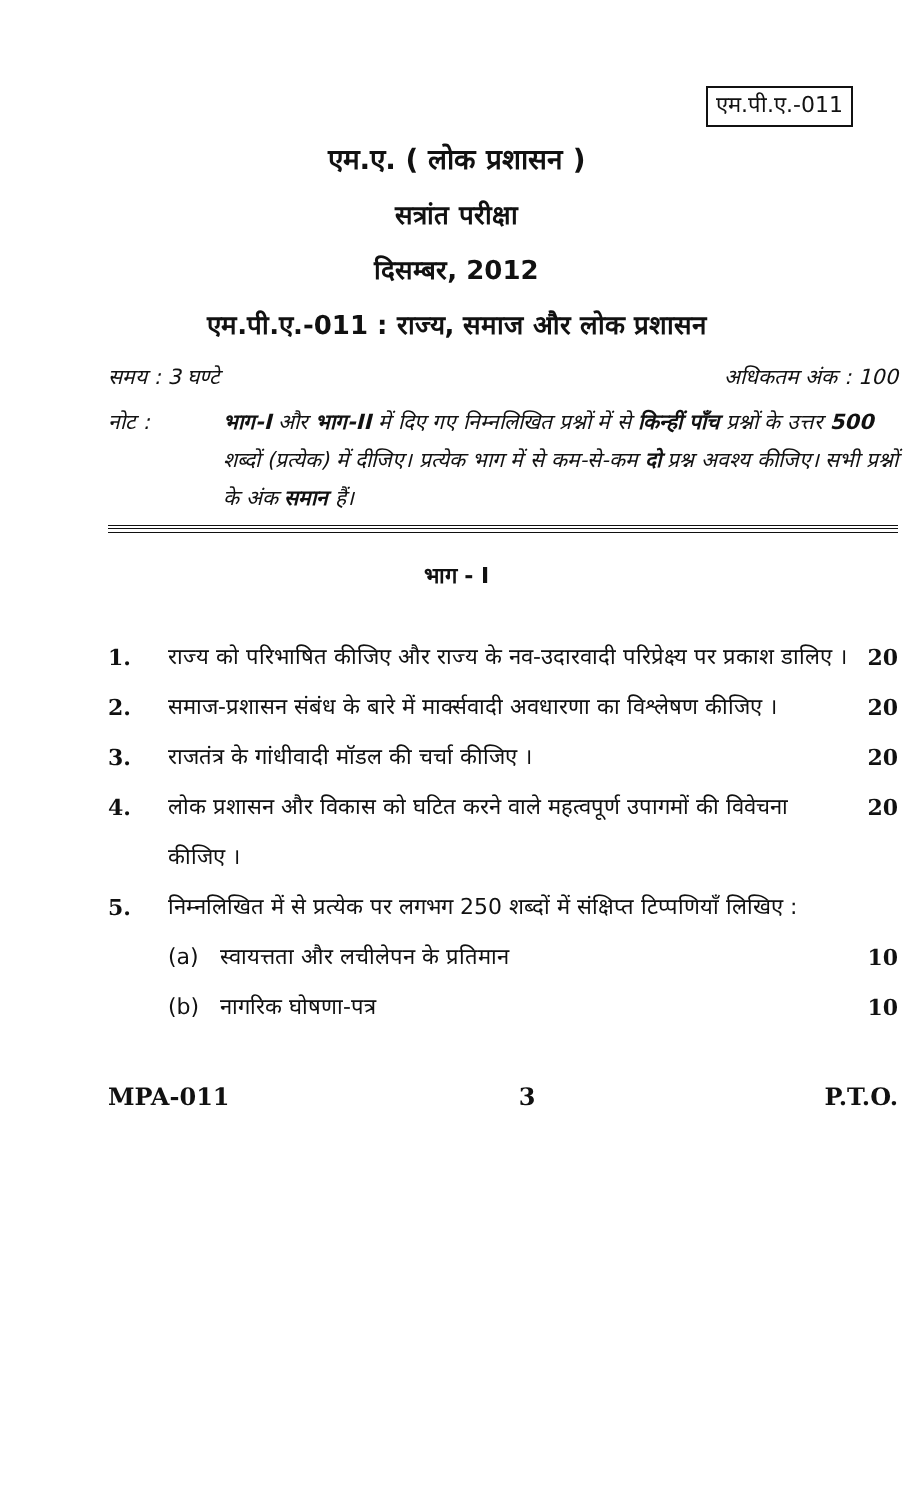एम.पी.ए.-011
एम.ए. ( लोक प्रशासन )
सत्रांत परीक्षा
दिसम्बर, 2012
एम.पी.ए.-011 : राज्य, समाज और लोक प्रशासन
समय : 3 घण्टे अधिकतम अंक : 100
नोट : भाग-I और भाग-II में दिए गए निम्नलिखित प्रश्नों में से किन्हीं पाँच प्रश्नों के उत्तर 500 शब्दों (प्रत्येक) में दीजिए। प्रत्येक भाग में से कम-से-कम दो प्रश्न अवश्य कीजिए। सभी प्रश्नों के अंक समान हैं।
भाग - I
1. राज्य को परिभाषित कीजिए और राज्य के नव-उदारवादी परिप्रेक्ष्य पर प्रकाश डालिए ।
20
2. समाज-प्रशासन संबंध के बारे में मार्क्सवादी अवधारणा का विश्लेषण कीजिए ।
20
3. राजतंत्र के गांधीवादी मॉडल की चर्चा कीजिए ।
20
4. लोक प्रशासन और विकास को घटित करने वाले महत्वपूर्ण उपागमों की विवेचना कीजिए ।
20
5. निम्नलिखित में से प्रत्येक पर लगभग 250 शब्दों में संक्षिप्त टिप्पणियाँ लिखिए :
(a) स्वायत्तता और लचीलेपन के प्रतिमान
10
(b) नागरिक घोषणा-पत्र 10
MPA-011 3 P.T.O.